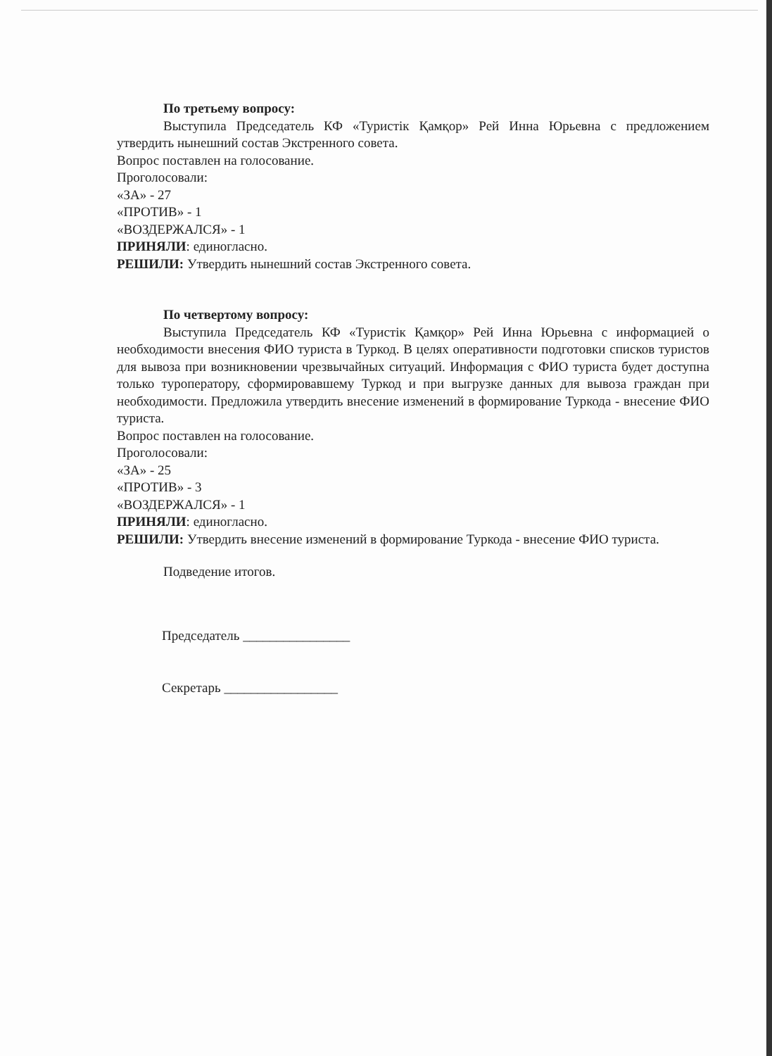По третьему вопросу:
Выступила Председатель КФ «Туристік Қамқор» Рей Инна Юрьевна с предложением утвердить нынешний состав Экстренного совета.
Вопрос поставлен на голосование.
Проголосовали:
«ЗА» - 27
«ПРОТИВ» - 1
«ВОЗДЕРЖАЛСЯ» - 1
ПРИНЯЛИ: единогласно.
РЕШИЛИ: Утвердить нынешний состав Экстренного совета.
По четвертому вопросу:
Выступила Председатель КФ «Туристік Қамқор» Рей Инна Юрьевна с информацией о необходимости внесения ФИО туриста в Туркод. В целях оперативности подготовки списков туристов для вывоза при возникновении чрезвычайных ситуаций. Информация с ФИО туриста будет доступна только туроператору, сформировавшему Туркод и при выгрузке данных для вывоза граждан при необходимости. Предложила утвердить внесение изменений в формирование Туркода - внесение ФИО туриста.
Вопрос поставлен на голосование.
Проголосовали:
«ЗА» - 25
«ПРОТИВ» - 3
«ВОЗДЕРЖАЛСЯ» - 1
ПРИНЯЛИ: единогласно.
РЕШИЛИ: Утвердить внесение изменений в формирование Туркода - внесение ФИО туриста.
Подведение итогов.
Председатель ________________
Секретарь _________________